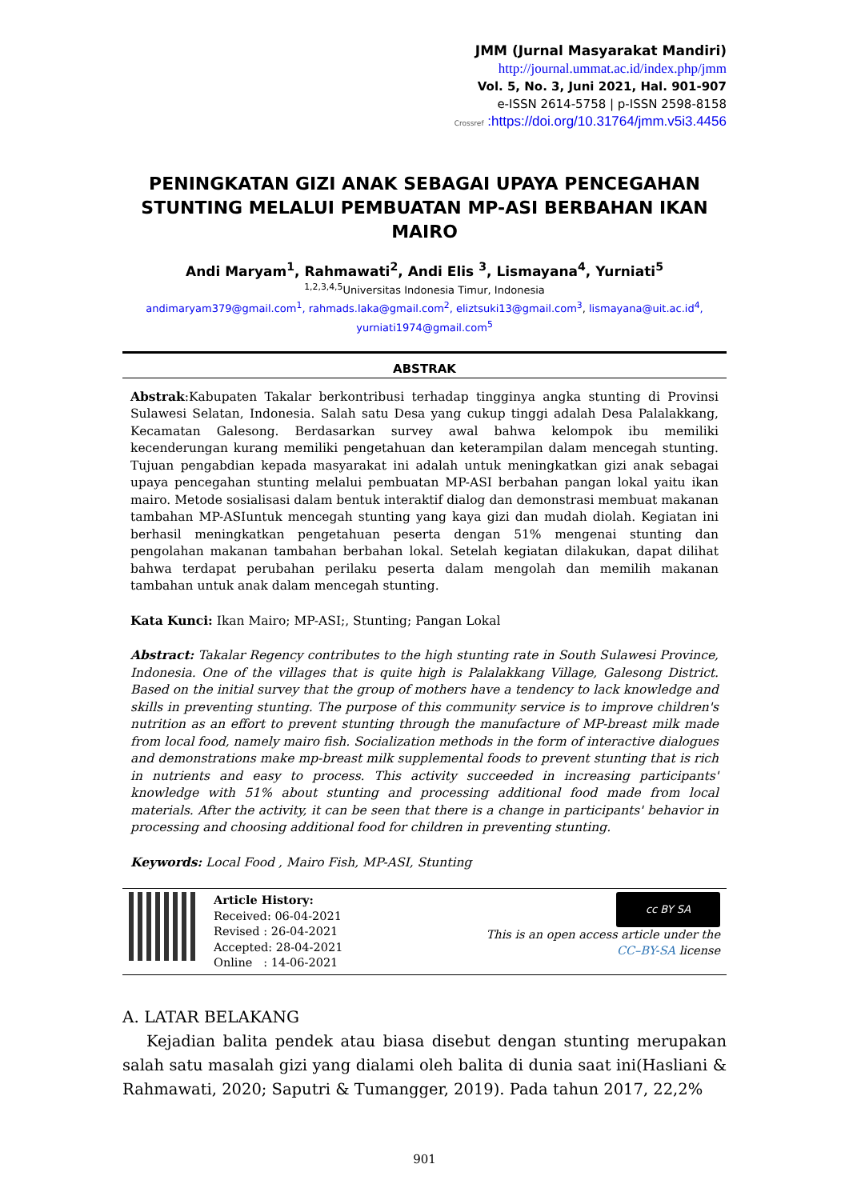JMM (Jurnal Masyarakat Mandiri)
http://journal.ummat.ac.id/index.php/jmm
Vol. 5, No. 3, Juni 2021, Hal. 901-907
e-ISSN 2614-5758 | p-ISSN 2598-8158
Crossref :https://doi.org/10.31764/jmm.v5i3.4456
PENINGKATAN GIZI ANAK SEBAGAI UPAYA PENCEGAHAN STUNTING MELALUI PEMBUATAN MP-ASI BERBAHAN IKAN MAIRO
Andi Maryam<sup>1</sup>, Rahmawati<sup>2</sup>, Andi Elis <sup>3</sup>, Lismayana<sup>4</sup>, Yurniati<sup>5</sup>
<sup>1,2,3,4,5</sup>Universitas Indonesia Timur, Indonesia
andimaryam379@gmail.com<sup>1</sup>, rahmads.laka@gmail.com<sup>2</sup>, eliztsuki13@gmail.com<sup>3</sup>, lismayana@uit.ac.id<sup>4</sup>, yurniati1974@gmail.com<sup>5</sup>
ABSTRAK
Abstrak:Kabupaten Takalar berkontribusi terhadap tingginya angka stunting di Provinsi Sulawesi Selatan, Indonesia. Salah satu Desa yang cukup tinggi adalah Desa Palalakkang, Kecamatan Galesong. Berdasarkan survey awal bahwa kelompok ibu memiliki kecenderungan kurang memiliki pengetahuan dan keterampilan dalam mencegah stunting. Tujuan pengabdian kepada masyarakat ini adalah untuk meningkatkan gizi anak sebagai upaya pencegahan stunting melalui pembuatan MP-ASI berbahan pangan lokal yaitu ikan mairo. Metode sosialisasi dalam bentuk interaktif dialog dan demonstrasi membuat makanan tambahan MP-ASIuntuk mencegah stunting yang kaya gizi dan mudah diolah. Kegiatan ini berhasil meningkatkan pengetahuan peserta dengan 51% mengenai stunting dan pengolahan makanan tambahan berbahan lokal. Setelah kegiatan dilakukan, dapat dilihat bahwa terdapat perubahan perilaku peserta dalam mengolah dan memilih makanan tambahan untuk anak dalam mencegah stunting.
Kata Kunci: Ikan Mairo; MP-ASI;, Stunting; Pangan Lokal
Abstract: Takalar Regency contributes to the high stunting rate in South Sulawesi Province, Indonesia. One of the villages that is quite high is Palalakkang Village, Galesong District. Based on the initial survey that the group of mothers have a tendency to lack knowledge and skills in preventing stunting. The purpose of this community service is to improve children's nutrition as an effort to prevent stunting through the manufacture of MP-breast milk made from local food, namely mairo fish. Socialization methods in the form of interactive dialogues and demonstrations make mp-breast milk supplemental foods to prevent stunting that is rich in nutrients and easy to process. This activity succeeded in increasing participants' knowledge with 51% about stunting and processing additional food made from local materials. After the activity, it can be seen that there is a change in participants' behavior in processing and choosing additional food for children in preventing stunting.
Keywords: Local Food , Mairo Fish, MP-ASI, Stunting
Article History:
Received: 06-04-2021
Revised : 26-04-2021
Accepted: 28-04-2021
Online : 14-06-2021
cc BY SA
This is an open access article under the
CC–BY-SA license
A. LATAR BELAKANG
Kejadian balita pendek atau biasa disebut dengan stunting merupakan salah satu masalah gizi yang dialami oleh balita di dunia saat ini(Hasliani & Rahmawati, 2020; Saputri & Tumangger, 2019). Pada tahun 2017, 22,2%
901